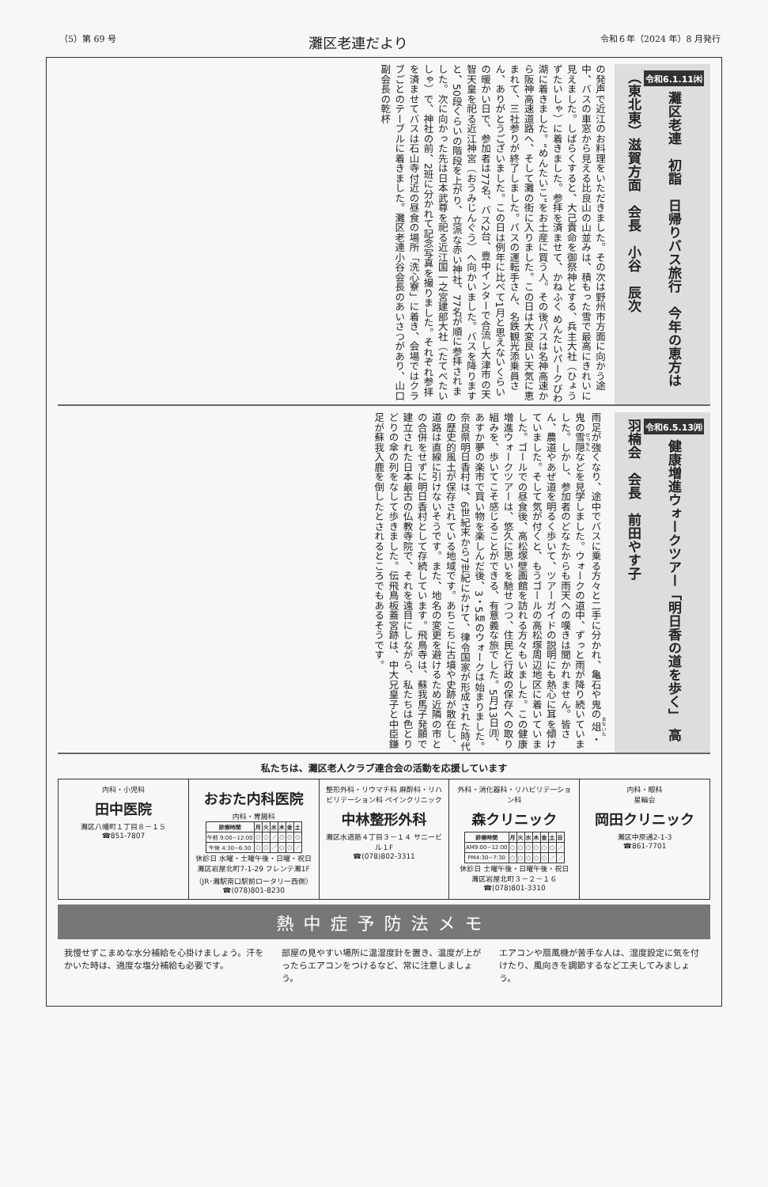（5）第 69 号 灘区老連だより 令和６年（2024 年）8 月発行
令和6.1.11㈭ 灘区老連　初詣　日帰りバス旅行　今年の恵方は（東北東）滋賀方面　会長　小谷　辰次
の発声で近江のお料理をいただきました。その次は野州市方面に向かう途中、バスの車窓から見える比良山の山並みは、積もった雪で最高にきれいに見えました。しばらくすると、大己貴命を御祭神とする、兵主大社（ひょうずたいしゃ）に着きました。参拝を済ませて、かねふく めんたいパークびわ湖に着きました。“めんたいこ”をお土産に買う人。その後バスは名神高速から阪神高速道路へ、そして灘の街に入りました。この日は大変良い天気に恵まれて、三社参りが終了しました。バスの運転手さん、名鉄観光添乗員さん、ありがとうございました。この日は例年に比べて1月と思えないくらいの暖かい日で、参加者は77名、バス2台、豊中インターで合流し大津市の天智天皇を祀る近江神宮（おうみじんぐう）へ向かいました。バスを降りますと、50段くらいの階段を上がり、立派な赤い神社、77名が順に参拝されました。次に向かった先は日本武尊を祀る近江国一之宮建部大社（たてべたいしゃ）で、神社の前、2班に分かれて記念写真を撮りました。それぞれ参拝を済ませてバスは石山寺付近の昼食の場所「洗心寮」に着き、会場ではクラブごとのテーブルに着きました。灘区老連小谷会長のあいさつがあり、山口副会長の乾杯
令和6.5.13㈪ 健康増進ウォークツアー「明日香の道を歩く」　高羽楠会　会長　前田やす子
雨足が強くなり、途中でバスに乗る方々と二手に分かれ、亀石や鬼の俎・鬼の雪隠などを見学しました。ウォークの道中、ずっと雨が降り続いていました。しかし、参加者のどなたからも雨天への嘆きは聞かれません。皆さん、農道やあぜ道を明るく歩いて、ツアーガイドの説明にも熱心に耳を傾けていました。そして気が付くと、もうゴールの高松塚周辺地区に着いていました。ゴールでの昼食後、高松塚壁画館を訪れる方々もいました。この健康増進ウォークツアーは、悠久に思いを馳せつつ、住民と行政の保存への取り組みを、歩いてこそ感じることができる、有意義な旅でした。5月13日㈪、あすか夢の楽市で買い物を楽しんだ後、3・5㎞のウォークは始まりました。奈良県明日香村は、6世紀末から7世紀にかけて、律令国家が形成された時代の歴史的風土が保存されている地域です。あちこちに古墳や史跡が散在し、道路は直線に引けないそうです。また、地名の変更を避けるため近隣の市との合併をせずに明日香村として存続しています。飛鳥寺は、蘇我馬子発願で建立された日本最古の仏教寺院で、それを遠目にしながら、私たちは色とりどりの傘の列をなして歩きました。伝飛鳥板蓋宮跡は、中大兄皇子と中臣鎌足が蘇我入鹿を倒したとされるところでもあるそうです。
私たちは、灘区老人クラブ連合会の活動を応援しています
内科・小児科
田中医院
灘区八幡町１丁目８－１５
☎851-7807
おおた内科医院
内科・胃腸科
| 診療時間 | 月 | 火 | 水 | 木 | 金 | 土 |
| --- | --- | --- | --- | --- | --- | --- |
| 午前 9:00~12:00 | ○ | ○ | ／ | ○ | ○ | ○ |
| 午後 4:30~6:30 | ○ | ○ | ／ | ○ | ○ | ／ |
休診日 水曜・土曜午後・日曜・祝日
灘区岩屋北町7-1-29 フレンテ灘1F（JR･灘駅南口駅前ロータリー西側）
☎(078)801-8230
整形外科・リウマチ科 麻酔科・リハビリテーション科 ペインクリニック
中林整形外科
灘区水道筋４丁目３－１４ サニービル１F
☎(078)802-3311
外科・消化器科・リハビリテーション科
森クリニック
| 診療時間 | 月 | 火 | 水 | 木 | 金 | 土 | 日 |
| --- | --- | --- | --- | --- | --- | --- | --- |
| AM9:00~12:00 | ○ | ○ | ○ | ○ | ○ | ○ | ／ |
| PM4:30~7:30 | ○ | ○ | ○ | ○ | ○ | ／ | ／ |
休診日 土曜午後・日曜午後・祝日
灘区岩屋北町３－２－１６
☎(078)801-3310
内科・眼科
星輪会
岡田クリニック
灘区中原通2-1-3
☎861-7701
熱中症予防法メモ
我慢せずこまめな水分補給を心掛けましょう。汗をかいた時は、適度な塩分補給も必要です。
部屋の見やすい場所に温湿度計を置き、温度が上がったらエアコンをつけるなど、常に注意しましょう。
エアコンや扇風機が苦手な人は、湿度設定に気を付けたり、風向きを調節するなど工夫してみましょう。